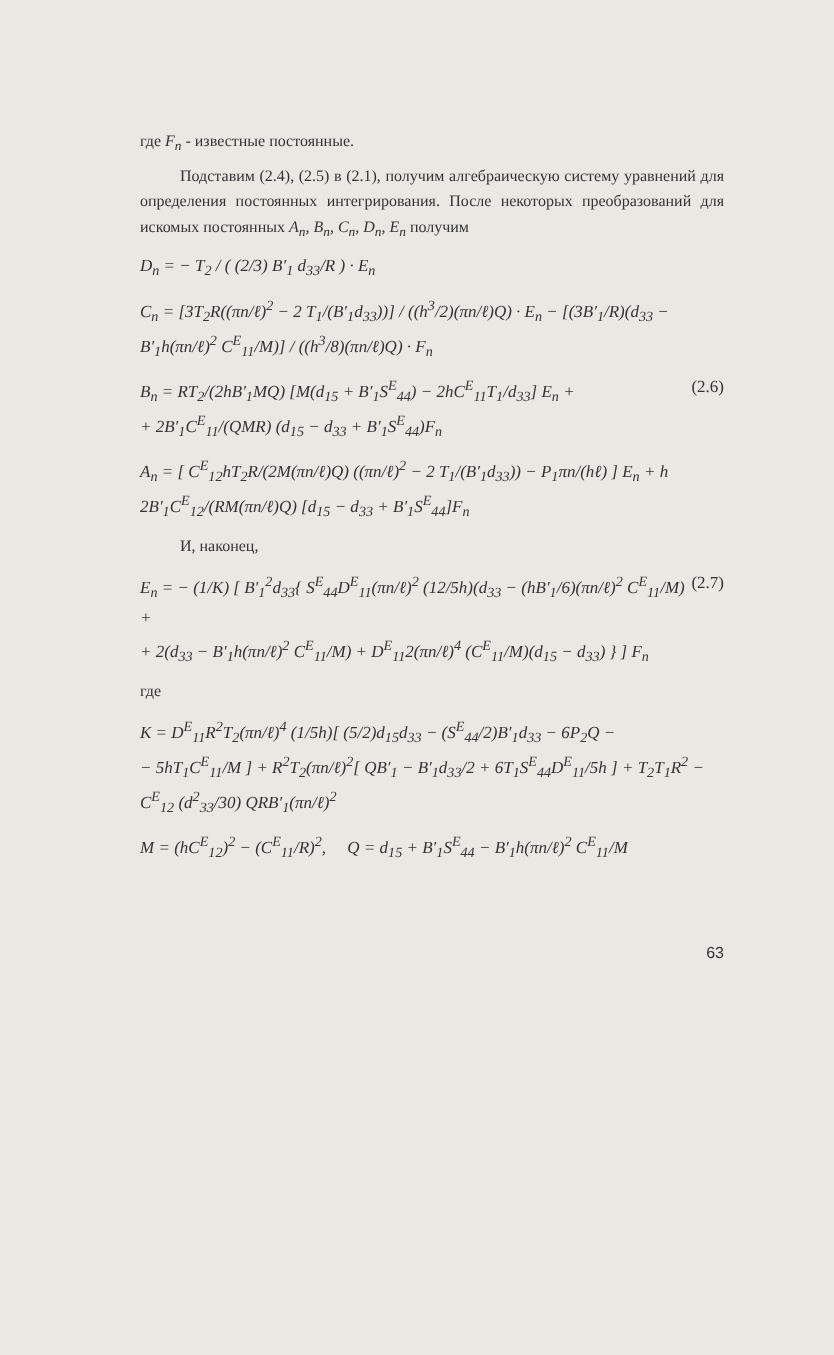где F<sub>n</sub> - известные постоянные.
Подставим (2.4), (2.5) в (2.1), получим алгебраическую систему уравнений для определения постоянных интегрирования. После некоторых преобразований для искомых постоянных A<sub>n</sub>, B<sub>n</sub>, C<sub>n</sub>, D<sub>n</sub>, E<sub>n</sub> получим
D<sub>n</sub> = − T<sub>2</sub> / ( (2/3) B′<sub>1</sub> d<sub>33</sub>/R ) · E<sub>n</sub>
C<sub>n</sub> = [3T<sub>2</sub>R((πn/ℓ)<sup>2</sup> − 2 T<sub>1</sub>/(B′<sub>1</sub>d<sub>33</sub>))] / ((h<sup>3</sup>/2)(πn/ℓ)Q) · E<sub>n</sub> − [(3B′<sub>1</sub>/R)(d<sub>33</sub> − B′<sub>1</sub>h(πn/ℓ)<sup>2</sup> C<sup>E</sup><sub>11</sub>/M)] / ((h<sup>3</sup>/8)(πn/ℓ)Q) · F<sub>n</sub>
B<sub>n</sub> = RT<sub>2</sub>/(2hB′<sub>1</sub>MQ) [M(d<sub>15</sub> + B′<sub>1</sub>S<sup>E</sup><sub>44</sub>) − 2hC<sup>E</sup><sub>11</sub>T<sub>1</sub>/d<sub>33</sub>] E<sub>n</sub> +
+ 2B′<sub>1</sub>C<sup>E</sup><sub>11</sub>/(QMR) (d<sub>15</sub> − d<sub>33</sub> + B′<sub>1</sub>S<sup>E</sup><sub>44</sub>)F<sub>n</sub> (2.6)
A<sub>n</sub> = [ C<sup>E</sup><sub>12</sub>hT<sub>2</sub>R/(2M(πn/ℓ)Q) ((πn/ℓ)<sup>2</sup> − 2 T<sub>1</sub>/(B′<sub>1</sub>d<sub>33</sub>)) − P<sub>1</sub>πn/(hℓ) ] E<sub>n</sub> + h 2B′<sub>1</sub>C<sup>E</sup><sub>12</sub>/(RM(πn/ℓ)Q) [d<sub>15</sub> − d<sub>33</sub> + B′<sub>1</sub>S<sup>E</sup><sub>44</sub>]F<sub>n</sub>
И, наконец,
E<sub>n</sub> = − (1/K) [ B′<sub>1</sub><sup>2</sup>d<sub>33</sub>{ S<sup>E</sup><sub>44</sub>D<sup>E</sup><sub>11</sub>(πn/ℓ)<sup>2</sup> (12/5h)(d<sub>33</sub> − (hB′<sub>1</sub>/6)(πn/ℓ)<sup>2</sup> C<sup>E</sup><sub>11</sub>/M) +
+ 2(d<sub>33</sub> − B′<sub>1</sub>h(πn/ℓ)<sup>2</sup> C<sup>E</sup><sub>11</sub>/M) + D<sup>E</sup><sub>11</sub>2(πn/ℓ)<sup>4</sup> (C<sup>E</sup><sub>11</sub>/M)(d<sub>15</sub> − d<sub>33</sub>) } ] F<sub>n</sub> (2.7)
где
K = D<sup>E</sup><sub>11</sub>R<sup>2</sup>T<sub>2</sub>(πn/ℓ)<sup>4</sup> (1/5h)[ (5/2)d<sub>15</sub>d<sub>33</sub> − (S<sup>E</sup><sub>44</sub>/2)B′<sub>1</sub>d<sub>33</sub> − 6P<sub>2</sub>Q −
− 5hT<sub>1</sub>C<sup>E</sup><sub>11</sub>/M ] + R<sup>2</sup>T<sub>2</sub>(πn/ℓ)<sup>2</sup>[ QB′<sub>1</sub> − B′<sub>1</sub>d<sub>33</sub>/2 + 6T<sub>1</sub>S<sup>E</sup><sub>44</sub>D<sup>E</sup><sub>11</sub>/5h ] + T<sub>2</sub>T<sub>1</sub>R<sup>2</sup> − C<sup>E</sup><sub>12</sub> (d<sup>2</sup><sub>33</sub>/30) QRB′<sub>1</sub>(πn/ℓ)<sup>2</sup>
M = (hC<sup>E</sup><sub>12</sub>)<sup>2</sup> − (C<sup>E</sup><sub>11</sub>/R)<sup>2</sup>, Q = d<sub>15</sub> + B′<sub>1</sub>S<sup>E</sup><sub>44</sub> − B′<sub>1</sub>h(πn/ℓ)<sup>2</sup> C<sup>E</sup><sub>11</sub>/M
63